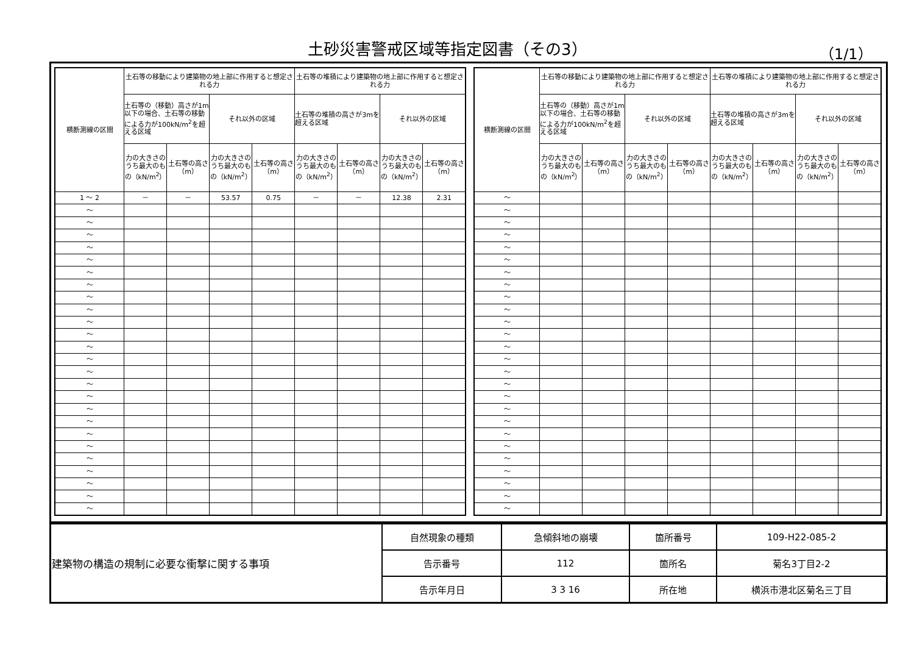土砂災害警戒区域等指定図書（その3） （1/1）
| 横断測線の区間 | 土石等の移動により建築物の地上部に作用すると想定される力 | | | | 土石等の堆積により建築物の地上部に作用すると想定される力 | | | |
| --- | --- | --- | --- | --- | --- | --- | --- | --- |
| | 土石等の（移動）高さが1m以下の場合、土石等の移動による力が100kN/m<sup>2</sup>を超える区域 | | それ以外の区域 | | 土石等の堆積の高さが3mを超える区域 | | それ以外の区域 | |
| | 力の大きさのうち最大のもの（kN/m<sup>2</sup>） | 土石等の高さ（m） | 力の大きさのうち最大のもの（kN/m<sup>2</sup>） | 土石等の高さ（m） | 力の大きさのうち最大のもの（kN/m<sup>2</sup>） | 土石等の高さ（m） | 力の大きさのうち最大のもの（kN/m<sup>2</sup>） | 土石等の高さ（m） |
| 1 ～ 2 | － | － | 53.57 | 0.75 | － | － | 12.38 | 2.31 |
| ～ | | | | | | | | |
| ～ | | | | | | | | |
| ～ | | | | | | | | |
| ～ | | | | | | | | |
| ～ | | | | | | | | |
| ～ | | | | | | | | |
| ～ | | | | | | | | |
| ～ | | | | | | | | |
| ～ | | | | | | | | |
| ～ | | | | | | | | |
| ～ | | | | | | | | |
| ～ | | | | | | | | |
| ～ | | | | | | | | |
| ～ | | | | | | | | |
| ～ | | | | | | | | |
| ～ | | | | | | | | |
| ～ | | | | | | | | |
| ～ | | | | | | | | |
| ～ | | | | | | | | |
| ～ | | | | | | | | |
| ～ | | | | | | | | |
| ～ | | | | | | | | |
| ～ | | | | | | | | |
| ～ | | | | | | | | |
| ～ | | | | | | | | |
| 横断測線の区間 | 土石等の移動により建築物の地上部に作用すると想定される力 | | | | 土石等の堆積により建築物の地上部に作用すると想定される力 | | | |
| --- | --- | --- | --- | --- | --- | --- | --- | --- |
| | 土石等の（移動）高さが1m以下の場合、土石等の移動による力が100kN/m<sup>2</sup>を超える区域 | | それ以外の区域 | | 土石等の堆積の高さが3mを超える区域 | | それ以外の区域 | |
| | 力の大きさのうち最大のもの（kN/m<sup>2</sup>） | 土石等の高さ（m） | 力の大きさのうち最大のもの（kN/m<sup>2</sup>） | 土石等の高さ（m） | 力の大きさのうち最大のもの（kN/m<sup>2</sup>） | 土石等の高さ（m） | 力の大きさのうち最大のもの（kN/m<sup>2</sup>） | 土石等の高さ（m） |
| ～ | | | | | | | | |
| ～ | | | | | | | | |
| ～ | | | | | | | | |
| ～ | | | | | | | | |
| ～ | | | | | | | | |
| ～ | | | | | | | | |
| ～ | | | | | | | | |
| ～ | | | | | | | | |
| ～ | | | | | | | | |
| ～ | | | | | | | | |
| ～ | | | | | | | | |
| ～ | | | | | | | | |
| ～ | | | | | | | | |
| ～ | | | | | | | | |
| ～ | | | | | | | | |
| ～ | | | | | | | | |
| ～ | | | | | | | | |
| ～ | | | | | | | | |
| ～ | | | | | | | | |
| ～ | | | | | | | | |
| ～ | | | | | | | | |
| ～ | | | | | | | | |
| ～ | | | | | | | | |
| ～ | | | | | | | | |
| ～ | | | | | | | | |
| ～ | | | | | | | | |
| 建築物の構造の規制に必要な衝撃に関する事項 | 自然現象の種類 | 急傾斜地の崩壊 | 箇所番号 | 109-H22-085-2 |
| | 告示番号 | 112 | 箇所名 | 菊名3丁目2-2 |
| | 告示年月日 | 3 3 16 | 所在地 | 横浜市港北区菊名三丁目 |